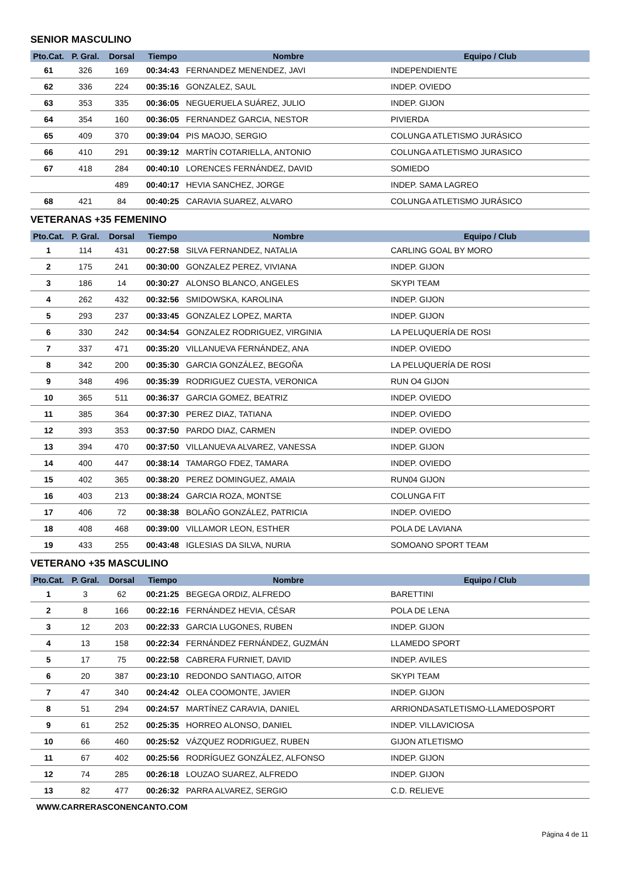SENIOR MASCULINO
| Pto.Cat. | P. Gral. | Dorsal | Tiempo | Nombre | Equipo / Club |
| --- | --- | --- | --- | --- | --- |
| 61 | 326 | 169 | 00:34:43 | FERNANDEZ MENENDEZ, JAVI | INDEPENDIENTE |
| 62 | 336 | 224 | 00:35:16 | GONZALEZ, SAUL | INDEP. OVIEDO |
| 63 | 353 | 335 | 00:36:05 | NEGUERUELA SUÁREZ, JULIO | INDEP. GIJON |
| 64 | 354 | 160 | 00:36:05 | FERNANDEZ GARCIA, NESTOR | PIVIERDA |
| 65 | 409 | 370 | 00:39:04 | PIS MAOJO, SERGIO | COLUNGA ATLETISMO JURÁSICO |
| 66 | 410 | 291 | 00:39:12 | MARTÍN COTARIELLA, ANTONIO | COLUNGA ATLETISMO JURASICO |
| 67 | 418 | 284 | 00:40:10 | LORENCES FERNÁNDEZ, DAVID | SOMIEDO |
| | | 489 | 00:40:17 | HEVIA SANCHEZ, JORGE | INDEP. SAMA LAGREO |
| 68 | 421 | 84 | 00:40:25 | CARAVIA SUAREZ, ALVARO | COLUNGA ATLETISMO JURÁSICO |
VETERANAS +35 FEMENINO
| Pto.Cat. | P. Gral. | Dorsal | Tiempo | Nombre | Equipo / Club |
| --- | --- | --- | --- | --- | --- |
| 1 | 114 | 431 | 00:27:58 | SILVA FERNANDEZ, NATALIA | CARLING GOAL BY MORO |
| 2 | 175 | 241 | 00:30:00 | GONZALEZ PEREZ, VIVIANA | INDEP. GIJON |
| 3 | 186 | 14 | 00:30:27 | ALONSO BLANCO, ANGELES | SKYPI TEAM |
| 4 | 262 | 432 | 00:32:56 | SMIDOWSKA, KAROLINA | INDEP. GIJON |
| 5 | 293 | 237 | 00:33:45 | GONZALEZ LOPEZ, MARTA | INDEP. GIJON |
| 6 | 330 | 242 | 00:34:54 | GONZALEZ RODRIGUEZ, VIRGINIA | LA PELUQUERÍA DE ROSI |
| 7 | 337 | 471 | 00:35:20 | VILLANUEVA FERNÁNDEZ, ANA | INDEP. OVIEDO |
| 8 | 342 | 200 | 00:35:30 | GARCIA GONZÁLEZ, BEGOÑA | LA PELUQUERÍA DE ROSI |
| 9 | 348 | 496 | 00:35:39 | RODRIGUEZ CUESTA, VERONICA | RUN O4 GIJON |
| 10 | 365 | 511 | 00:36:37 | GARCIA GOMEZ, BEATRIZ | INDEP. OVIEDO |
| 11 | 385 | 364 | 00:37:30 | PEREZ DIAZ, TATIANA | INDEP. OVIEDO |
| 12 | 393 | 353 | 00:37:50 | PARDO DIAZ, CARMEN | INDEP. OVIEDO |
| 13 | 394 | 470 | 00:37:50 | VILLANUEVA ALVAREZ, VANESSA | INDEP. GIJON |
| 14 | 400 | 447 | 00:38:14 | TAMARGO FDEZ, TAMARA | INDEP. OVIEDO |
| 15 | 402 | 365 | 00:38:20 | PEREZ DOMINGUEZ, AMAIA | RUN04 GIJON |
| 16 | 403 | 213 | 00:38:24 | GARCIA ROZA, MONTSE | COLUNGA FIT |
| 17 | 406 | 72 | 00:38:38 | BOLAÑO GONZÁLEZ, PATRICIA | INDEP. OVIEDO |
| 18 | 408 | 468 | 00:39:00 | VILLAMOR LEON, ESTHER | POLA DE LAVIANA |
| 19 | 433 | 255 | 00:43:48 | IGLESIAS DA SILVA, NURIA | SOMOANO SPORT TEAM |
VETERANO +35 MASCULINO
| Pto.Cat. | P. Gral. | Dorsal | Tiempo | Nombre | Equipo / Club |
| --- | --- | --- | --- | --- | --- |
| 1 | 3 | 62 | 00:21:25 | BEGEGA ORDIZ, ALFREDO | BARETTINI |
| 2 | 8 | 166 | 00:22:16 | FERNÁNDEZ HEVIA, CÉSAR | POLA DE LENA |
| 3 | 12 | 203 | 00:22:33 | GARCIA LUGONES, RUBEN | INDEP. GIJON |
| 4 | 13 | 158 | 00:22:34 | FERNÁNDEZ FERNÁNDEZ, GUZMÁN | LLAMEDO SPORT |
| 5 | 17 | 75 | 00:22:58 | CABRERA FURNIET, DAVID | INDEP. AVILES |
| 6 | 20 | 387 | 00:23:10 | REDONDO SANTIAGO, AITOR | SKYPI TEAM |
| 7 | 47 | 340 | 00:24:42 | OLEA COOMONTE, JAVIER | INDEP. GIJON |
| 8 | 51 | 294 | 00:24:57 | MARTÍNEZ CARAVIA, DANIEL | ARRIONDASATLETISMO-LLAMEDOSPORT |
| 9 | 61 | 252 | 00:25:35 | HORREO ALONSO, DANIEL | INDEP. VILLAVICIOSA |
| 10 | 66 | 460 | 00:25:52 | VÁZQUEZ RODRIGUEZ, RUBEN | GIJON ATLETISMO |
| 11 | 67 | 402 | 00:25:56 | RODRÍGUEZ GONZÁLEZ, ALFONSO | INDEP. GIJON |
| 12 | 74 | 285 | 00:26:18 | LOUZAO SUAREZ, ALFREDO | INDEP. GIJON |
| 13 | 82 | 477 | 00:26:32 | PARRA ALVAREZ, SERGIO | C.D. RELIEVE |
WWW.CARRERASCONENCANTO.COM
Página 4 de 11